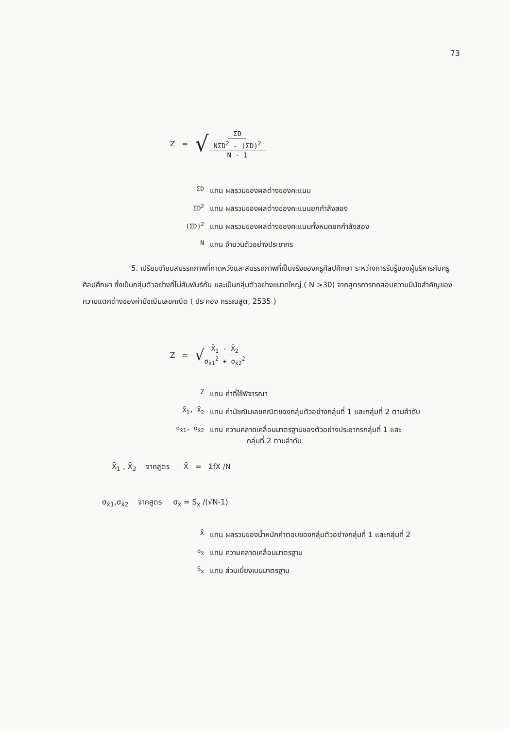73
Z = √
ΣD
NΣD<sup>2</sup> - (ΣD)<sup>2</sup>
N - 1
ΣD แทน ผลรวมของผลต่างของคะแนน
ΣD<sup>2</sup> แทน ผลรวมของผลต่างของคะแนนยกกำลังสอง
(ΣD)<sup>2</sup> แทน ผลรวมของผลต่างของคะแนนทั้งหมดยกกำลังสอง
Nแทน จำนวนตัวอย่างประชากร
5. เปรียบเทียบสมรรถภาพที่คาดหวังและสมรรถภาพที่เป็นจริงของครูศิลปศึกษา ระหว่างการรับรู้ของผู้บริหารกับครูศิลปศึกษา ซึ่งเป็นกลุ่มตัวอย่างที่ไม่สัมพันธ์กัน และเป็นกลุ่มตัวอย่างขนาดใหญ่ ( N >30) จากสูตรการทดสอบความมีนัยสำคัญของความแตกต่างของค่ามัชฌิมเลขคณิต ( ประคอง กรรณสูต, 2535 )
Z = √
X̄<sub>1</sub> - X̄<sub>2</sub>
σ<sub>x̄1</sub><sup>2</sup> + σ<sub>x̄2</sub><sup>2</sup>
Zแทน ค่าที่ใช้พิจารณา
X̄<sub>1</sub>, X̄<sub>2</sub> แทน ค่ามัชฌิมเลขคณิตของกลุ่มตัวอย่างกลุ่มที่ 1 และกลุ่มที่ 2 ตามลำดับ
σ<sub>x̄1</sub>, σ<sub>x̄2</sub> แทน ความคลาดเคลื่อนมาตรฐานของตัวอย่างประชากรกลุ่มที่ 1 และ
กลุ่มที่ 2 ตามลำดับ
X̄<sub>1</sub> , X̄<sub>2</sub> จากสูตร X̄ = ΣfX /N
σ<sub>x̄1</sub>,σ<sub>x̄2</sub> จากสูตร σ<sub>x̄</sub> = S<sub>x</sub> /(√N-1)
X̄ แทน ผลรวมของน้ำหนักคำตอบของกลุ่มตัวอย่างกลุ่มที่ 1 และกลุ่มที่ 2
σ<sub>x̄</sub> แทน ความคลาดเคลื่อนมาตรฐาน
S<sub>x</sub> แทน ส่วนเบี่ยงเบนมาตรฐาน